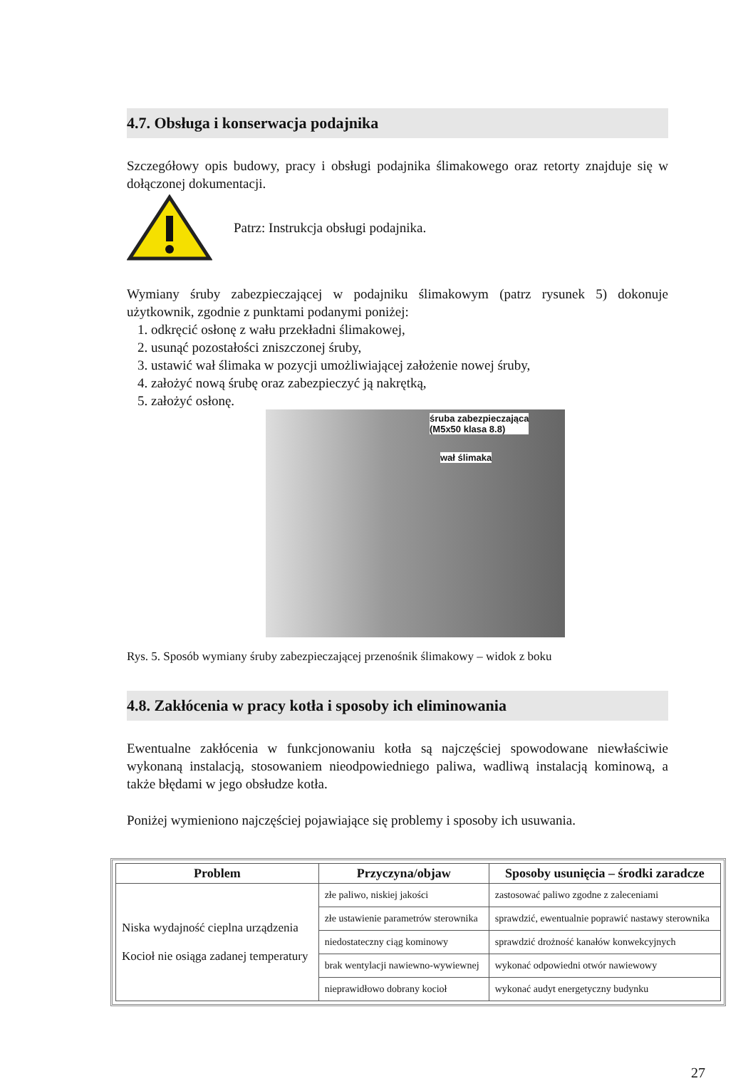4.7. Obsługa i konserwacja podajnika
Szczegółowy opis budowy, pracy i obsługi podajnika ślimakowego oraz retorty znajduje się w dołączonej dokumentacji.
Patrz: Instrukcja obsługi podajnika.
Wymiany śruby zabezpieczającej w podajniku ślimakowym (patrz rysunek 5) dokonuje użytkownik, zgodnie z punktami podanymi poniżej:
1. odkręcić osłonę z wału przekładni ślimakowej,
2. usunąć pozostałości zniszczonej śruby,
3. ustawić wał ślimaka w pozycji umożliwiającej założenie nowej śruby,
4. założyć nową śrubę oraz zabezpieczyć ją nakrętką,
5. założyć osłonę.
śruba zabezpieczająca
(M5x50 klasa 8.8)
wał ślimaka
Rys. 5. Sposób wymiany śruby zabezpieczającej przenośnik ślimakowy – widok z boku
4.8. Zakłócenia w pracy kotła i sposoby ich eliminowania
Ewentualne zakłócenia w funkcjonowaniu kotła są najczęściej spowodowane niewłaściwie wykonaną instalacją, stosowaniem nieodpowiedniego paliwa, wadliwą instalacją kominową, a także błędami w jego obsłudze kotła.
Poniżej wymieniono najczęściej pojawiające się problemy i sposoby ich usuwania.
| Problem | Przyczyna/objaw | Sposoby usunięcia – środki zaradcze |
| --- | --- | --- |
| Niska wydajność cieplna urządzenia Kocioł nie osiąga zadanej temperatury | złe paliwo, niskiej jakości | zastosować paliwo zgodne z zaleceniami |
| | złe ustawienie parametrów sterownika | sprawdzić, ewentualnie poprawić nastawy sterownika |
| | niedostateczny ciąg kominowy | sprawdzić drożność kanałów konwekcyjnych |
| | brak wentylacji nawiewno-wywiewnej | wykonać odpowiedni otwór nawiewowy |
| | nieprawidłowo dobrany kocioł | wykonać audyt energetyczny budynku |
27